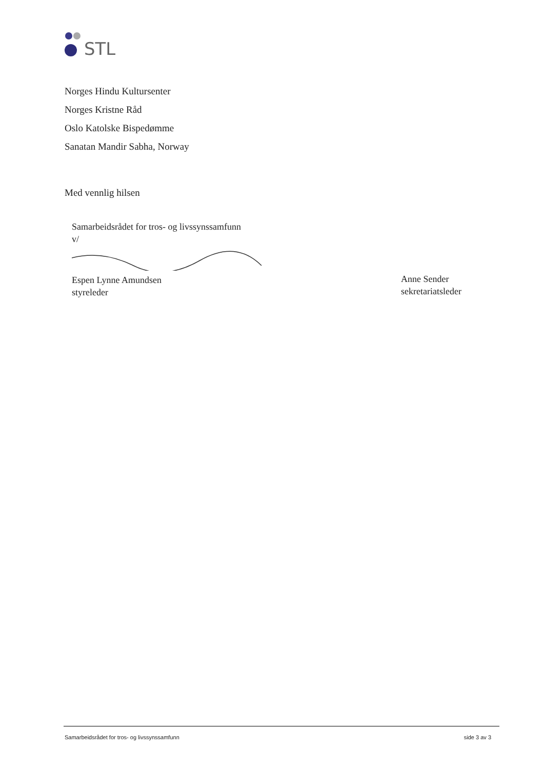STL
Norges Hindu Kultursenter
Norges Kristne Råd
Oslo Katolske Bispedømme
Sanatan Mandir Sabha, Norway
Med vennlig hilsen
Samarbeidsrådet for tros- og livssynssamfunn
v/
Espen Lynne Amundsen
styreleder
Anne Sender
sekretariatsleder
Samarbeidsrådet for tros- og livssynssamfunn side 3 av 3